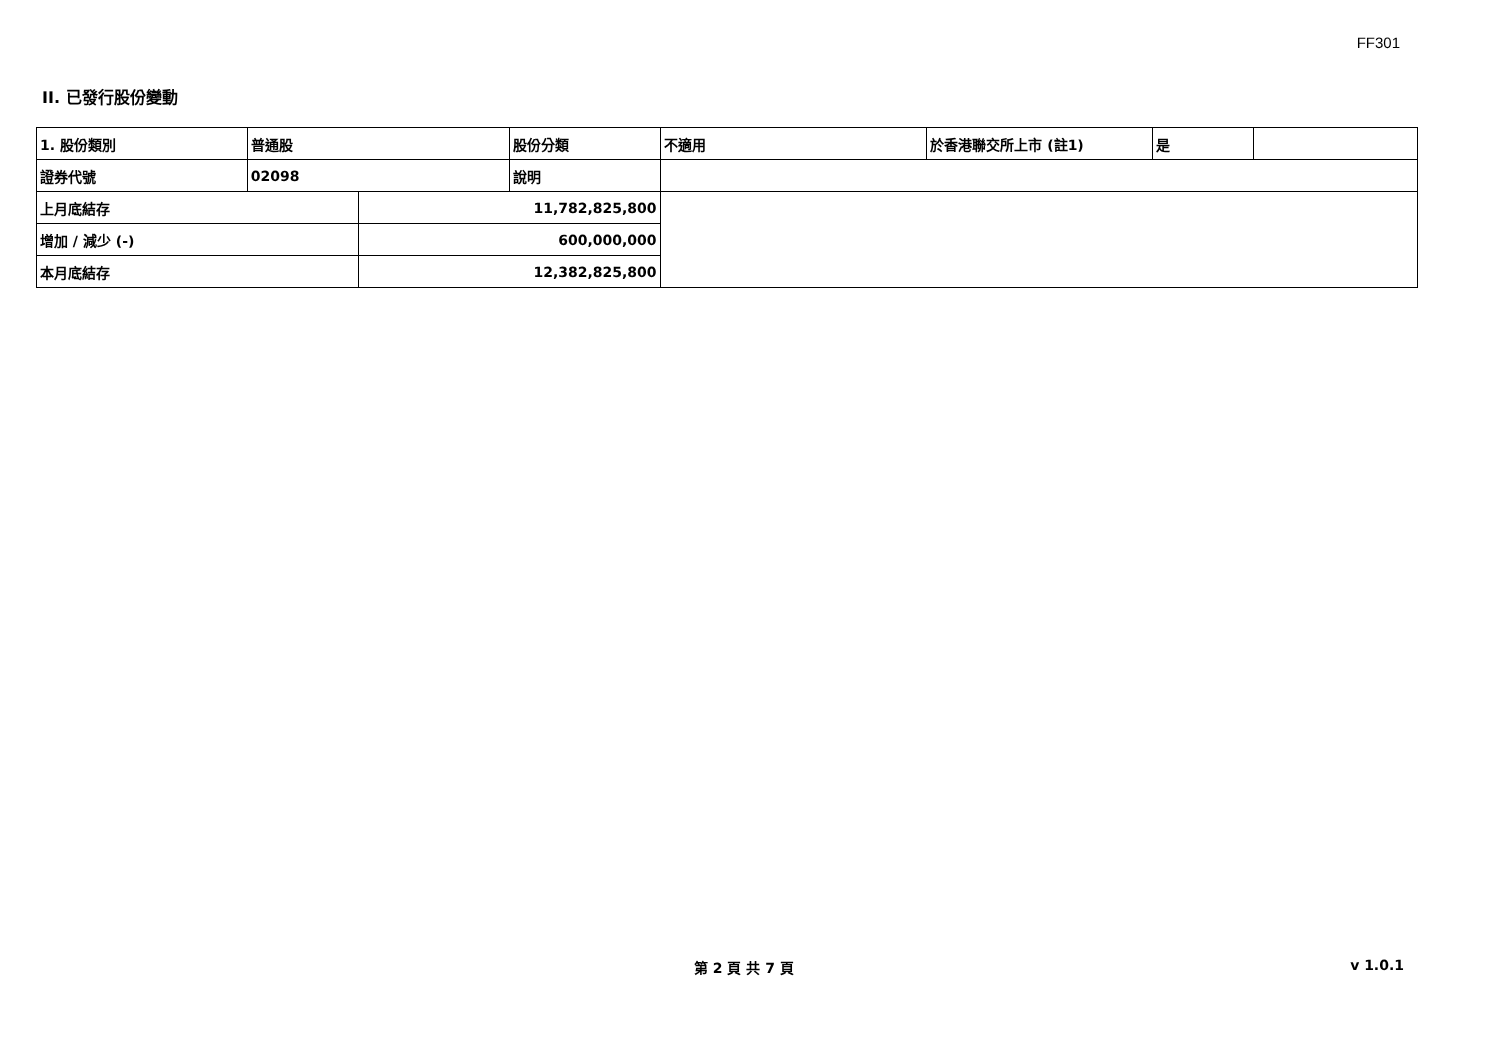FF301
II. 已發行股份變動
| 1. 股份類別 | 普通股 | | 股份分類 | 不適用 | 於香港聯交所上市 (註1) | 是 | |
| 證券代號 | 02098 | | 說明 | | | | |
| 上月底結存 | | 11,782,825,800 | | | | | |
| 增加 / 減少 (-) | | 600,000,000 | | | | | |
| 本月底結存 | | 12,382,825,800 | | | | | |
第 2 頁 共 7 頁 v 1.0.1